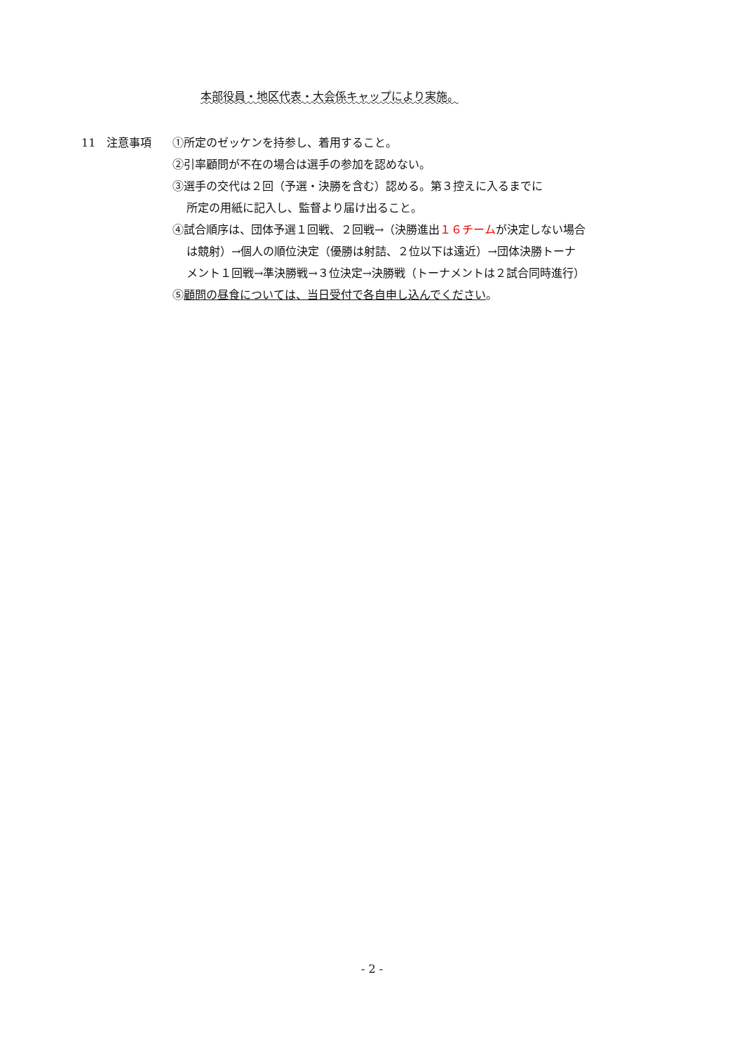本部役員・地区代表・大会係キャップにより実施。
11　注意事項 ①所定のゼッケンを持参し、着用すること。
②引率顧問が不在の場合は選手の参加を認めない。
③選手の交代は２回（予選・決勝を含む）認める。第３控えに入るまでに
所定の用紙に記入し、監督より届け出ること。
④試合順序は、団体予選１回戦、２回戦→（決勝進出１６チームが決定しない場合
は競射）→個人の順位決定（優勝は射詰、２位以下は遠近）→団体決勝トーナ
メント１回戦→準決勝戦→３位決定→決勝戦（トーナメントは２試合同時進行）
⑤顧問の昼食については、当日受付で各自申し込んでください。
- 2 -